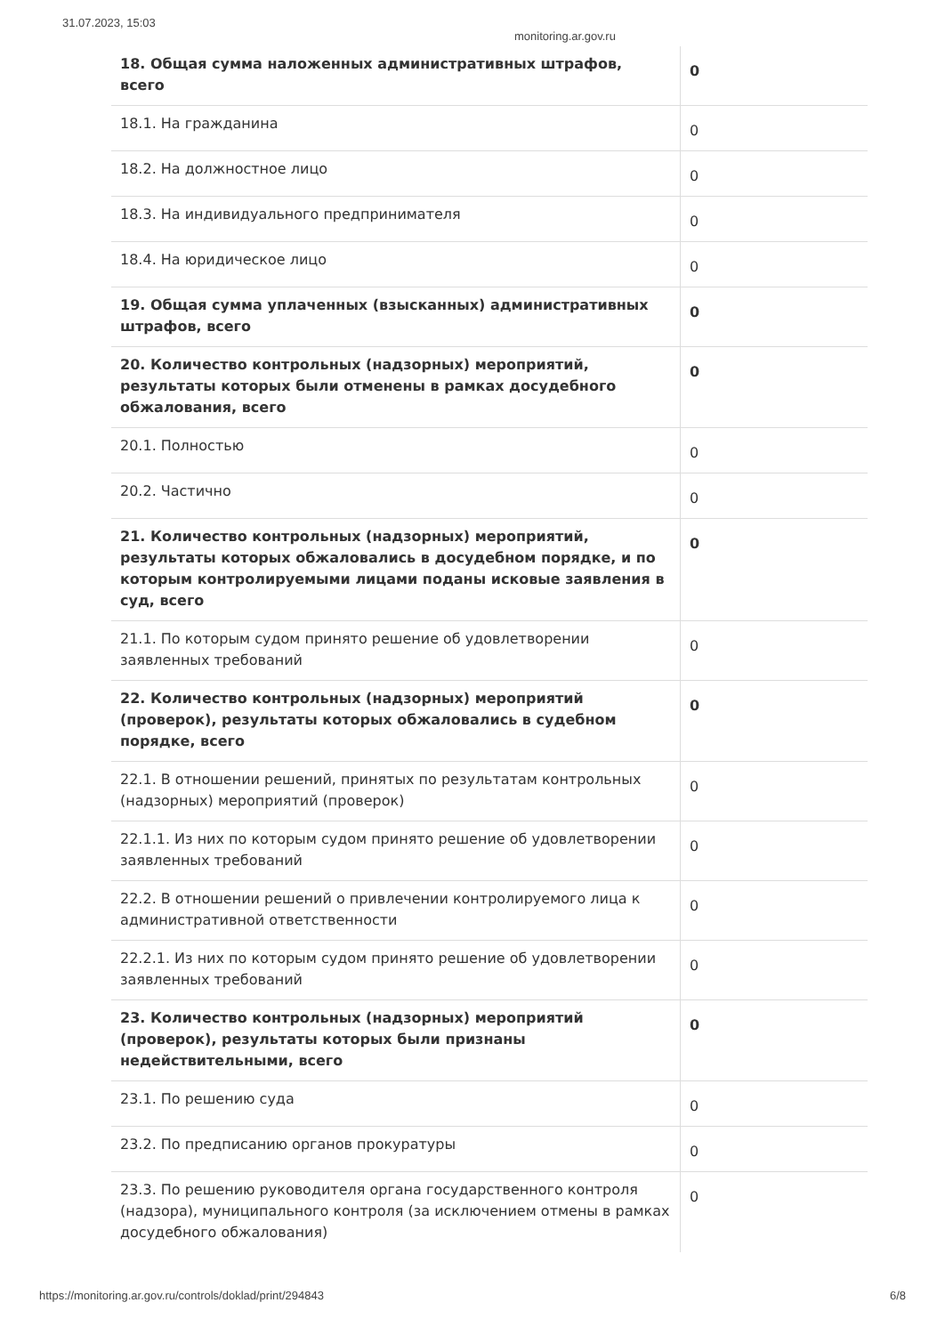31.07.2023, 15:03
monitoring.ar.gov.ru
| 18. Общая сумма наложенных административных штрафов, всего | 0 |
| 18.1. На гражданина | 0 |
| 18.2. На должностное лицо | 0 |
| 18.3. На индивидуального предпринимателя | 0 |
| 18.4. На юридическое лицо | 0 |
| 19. Общая сумма уплаченных (взысканных) административных штрафов, всего | 0 |
| 20. Количество контрольных (надзорных) мероприятий, результаты которых были отменены в рамках досудебного обжалования, всего | 0 |
| 20.1. Полностью | 0 |
| 20.2. Частично | 0 |
| 21. Количество контрольных (надзорных) мероприятий, результаты которых обжаловались в досудебном порядке, и по которым контролируемыми лицами поданы исковые заявления в суд, всего | 0 |
| 21.1. По которым судом принято решение об удовлетворении заявленных требований | 0 |
| 22. Количество контрольных (надзорных) мероприятий (проверок), результаты которых обжаловались в судебном порядке, всего | 0 |
| 22.1. В отношении решений, принятых по результатам контрольных (надзорных) мероприятий (проверок) | 0 |
| 22.1.1. Из них по которым судом принято решение об удовлетворении заявленных требований | 0 |
| 22.2. В отношении решений о привлечении контролируемого лица к административной ответственности | 0 |
| 22.2.1. Из них по которым судом принято решение об удовлетворении заявленных требований | 0 |
| 23. Количество контрольных (надзорных) мероприятий (проверок), результаты которых были признаны недействительными, всего | 0 |
| 23.1. По решению суда | 0 |
| 23.2. По предписанию органов прокуратуры | 0 |
| 23.3. По решению руководителя органа государственного контроля (надзора), муниципального контроля (за исключением отмены в рамках досудебного обжалования) | 0 |
https://monitoring.ar.gov.ru/controls/doklad/print/294843 6/8